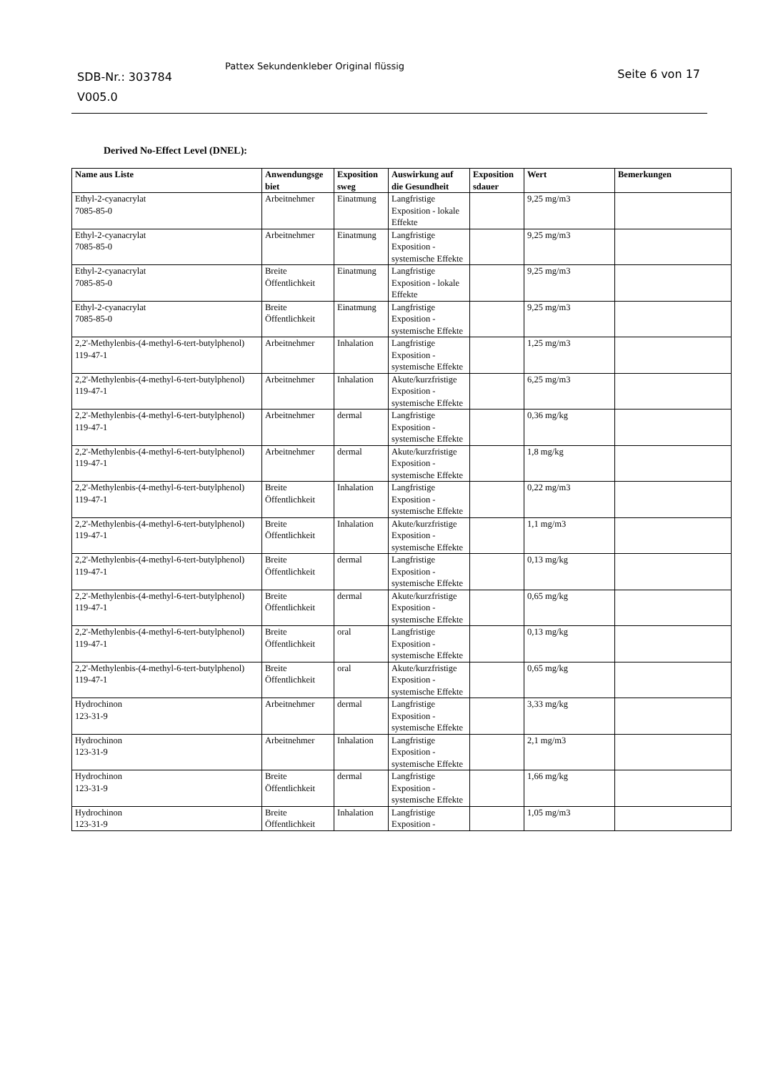SDB-Nr.: 303784
V005.0
Pattex Sekundenkleber Original flüssig
Seite 6 von 17
Derived No-Effect Level (DNEL):
| Name aus Liste | Anwendungsge biet | Exposition sweg | Auswirkung auf die Gesundheit | Exposition sdauer | Wert | Bemerkungen |
| --- | --- | --- | --- | --- | --- | --- |
| Ethyl-2-cyanacrylat 7085-85-0 | Arbeitnehmer | Einatmung | Langfristige Exposition - lokale Effekte | | 9,25 mg/m3 | |
| Ethyl-2-cyanacrylat 7085-85-0 | Arbeitnehmer | Einatmung | Langfristige Exposition - systemische Effekte | | 9,25 mg/m3 | |
| Ethyl-2-cyanacrylat 7085-85-0 | Breite Öffentlichkeit | Einatmung | Langfristige Exposition - lokale Effekte | | 9,25 mg/m3 | |
| Ethyl-2-cyanacrylat 7085-85-0 | Breite Öffentlichkeit | Einatmung | Langfristige Exposition - systemische Effekte | | 9,25 mg/m3 | |
| 2,2'-Methylenbis-(4-methyl-6-tert-butylphenol) 119-47-1 | Arbeitnehmer | Inhalation | Langfristige Exposition - systemische Effekte | | 1,25 mg/m3 | |
| 2,2'-Methylenbis-(4-methyl-6-tert-butylphenol) 119-47-1 | Arbeitnehmer | Inhalation | Akute/kurzfristige Exposition - systemische Effekte | | 6,25 mg/m3 | |
| 2,2'-Methylenbis-(4-methyl-6-tert-butylphenol) 119-47-1 | Arbeitnehmer | dermal | Langfristige Exposition - systemische Effekte | | 0,36 mg/kg | |
| 2,2'-Methylenbis-(4-methyl-6-tert-butylphenol) 119-47-1 | Arbeitnehmer | dermal | Akute/kurzfristige Exposition - systemische Effekte | | 1,8 mg/kg | |
| 2,2'-Methylenbis-(4-methyl-6-tert-butylphenol) 119-47-1 | Breite Öffentlichkeit | Inhalation | Langfristige Exposition - systemische Effekte | | 0,22 mg/m3 | |
| 2,2'-Methylenbis-(4-methyl-6-tert-butylphenol) 119-47-1 | Breite Öffentlichkeit | Inhalation | Akute/kurzfristige Exposition - systemische Effekte | | 1,1 mg/m3 | |
| 2,2'-Methylenbis-(4-methyl-6-tert-butylphenol) 119-47-1 | Breite Öffentlichkeit | dermal | Langfristige Exposition - systemische Effekte | | 0,13 mg/kg | |
| 2,2'-Methylenbis-(4-methyl-6-tert-butylphenol) 119-47-1 | Breite Öffentlichkeit | dermal | Akute/kurzfristige Exposition - systemische Effekte | | 0,65 mg/kg | |
| 2,2'-Methylenbis-(4-methyl-6-tert-butylphenol) 119-47-1 | Breite Öffentlichkeit | oral | Langfristige Exposition - systemische Effekte | | 0,13 mg/kg | |
| 2,2'-Methylenbis-(4-methyl-6-tert-butylphenol) 119-47-1 | Breite Öffentlichkeit | oral | Akute/kurzfristige Exposition - systemische Effekte | | 0,65 mg/kg | |
| Hydrochinon 123-31-9 | Arbeitnehmer | dermal | Langfristige Exposition - systemische Effekte | | 3,33 mg/kg | |
| Hydrochinon 123-31-9 | Arbeitnehmer | Inhalation | Langfristige Exposition - systemische Effekte | | 2,1 mg/m3 | |
| Hydrochinon 123-31-9 | Breite Öffentlichkeit | dermal | Langfristige Exposition - systemische Effekte | | 1,66 mg/kg | |
| Hydrochinon 123-31-9 | Breite Öffentlichkeit | Inhalation | Langfristige Exposition - | | 1,05 mg/m3 | |